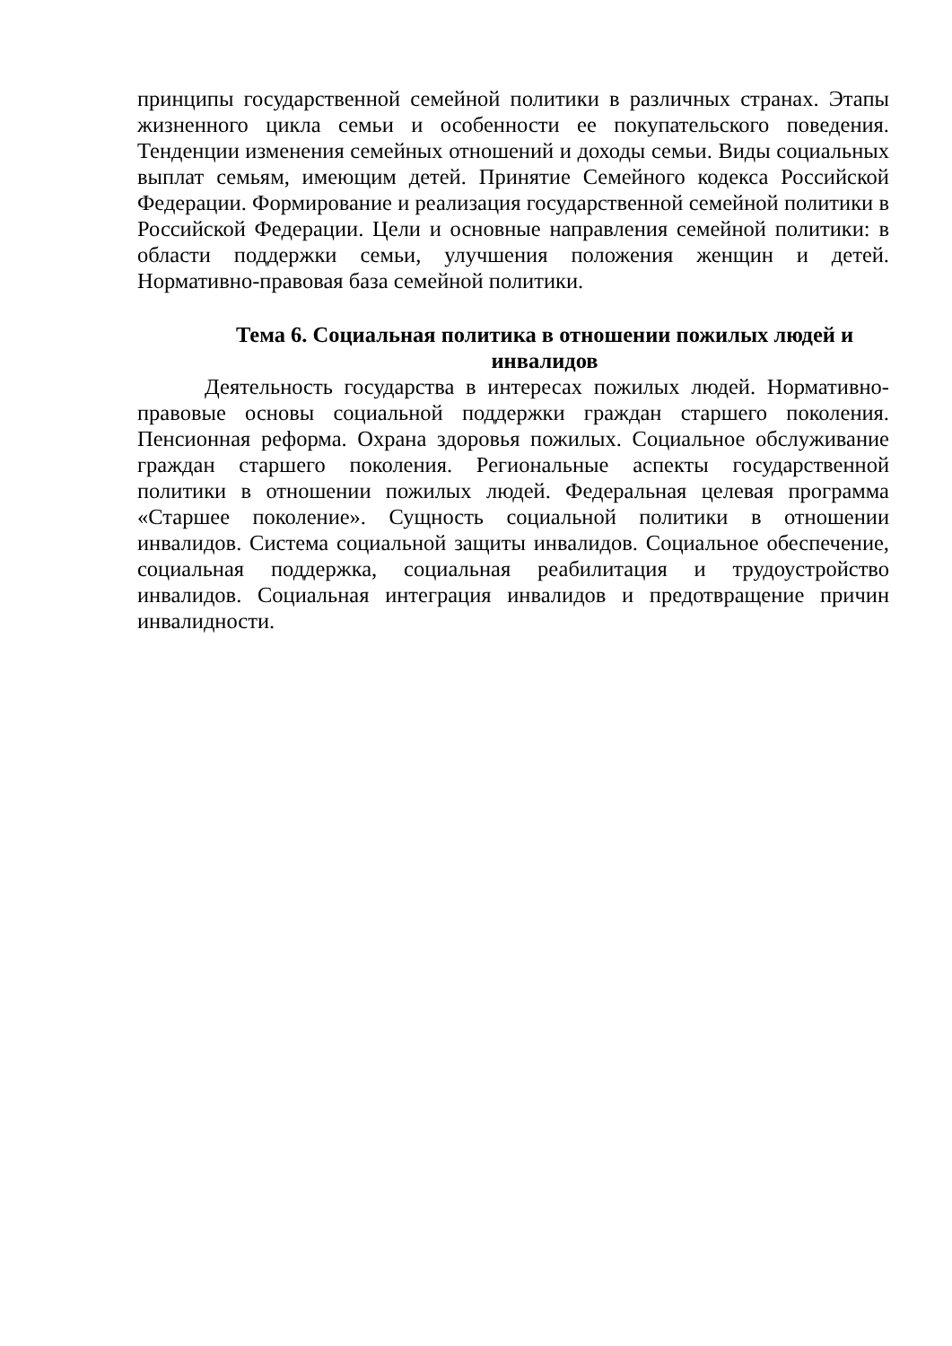принципы государственной семейной политики в различных странах. Этапы жизненного цикла семьи и особенности ее покупательского поведения. Тенденции изменения семейных отношений и доходы семьи. Виды социальных выплат семьям, имеющим детей. Принятие Семейного кодекса Российской Федерации. Формирование и реализация государственной семейной политики в Российской Федерации. Цели и основные направления семейной политики: в области поддержки семьи, улучшения положения женщин и детей. Нормативно-правовая база семейной политики.
Тема 6. Социальная политика в отношении пожилых людей и инвалидов
Деятельность государства в интересах пожилых людей. Нормативно-правовые основы социальной поддержки граждан старшего поколения. Пенсионная реформа. Охрана здоровья пожилых. Социальное обслуживание граждан старшего поколения. Региональные аспекты государственной политики в отношении пожилых людей. Федеральная целевая программа «Старшее поколение». Сущность социальной политики в отношении инвалидов. Система социальной защиты инвалидов. Социальное обеспечение, социальная поддержка, социальная реабилитация и трудоустройство инвалидов. Социальная интеграция инвалидов и предотвращение причин инвалидности.